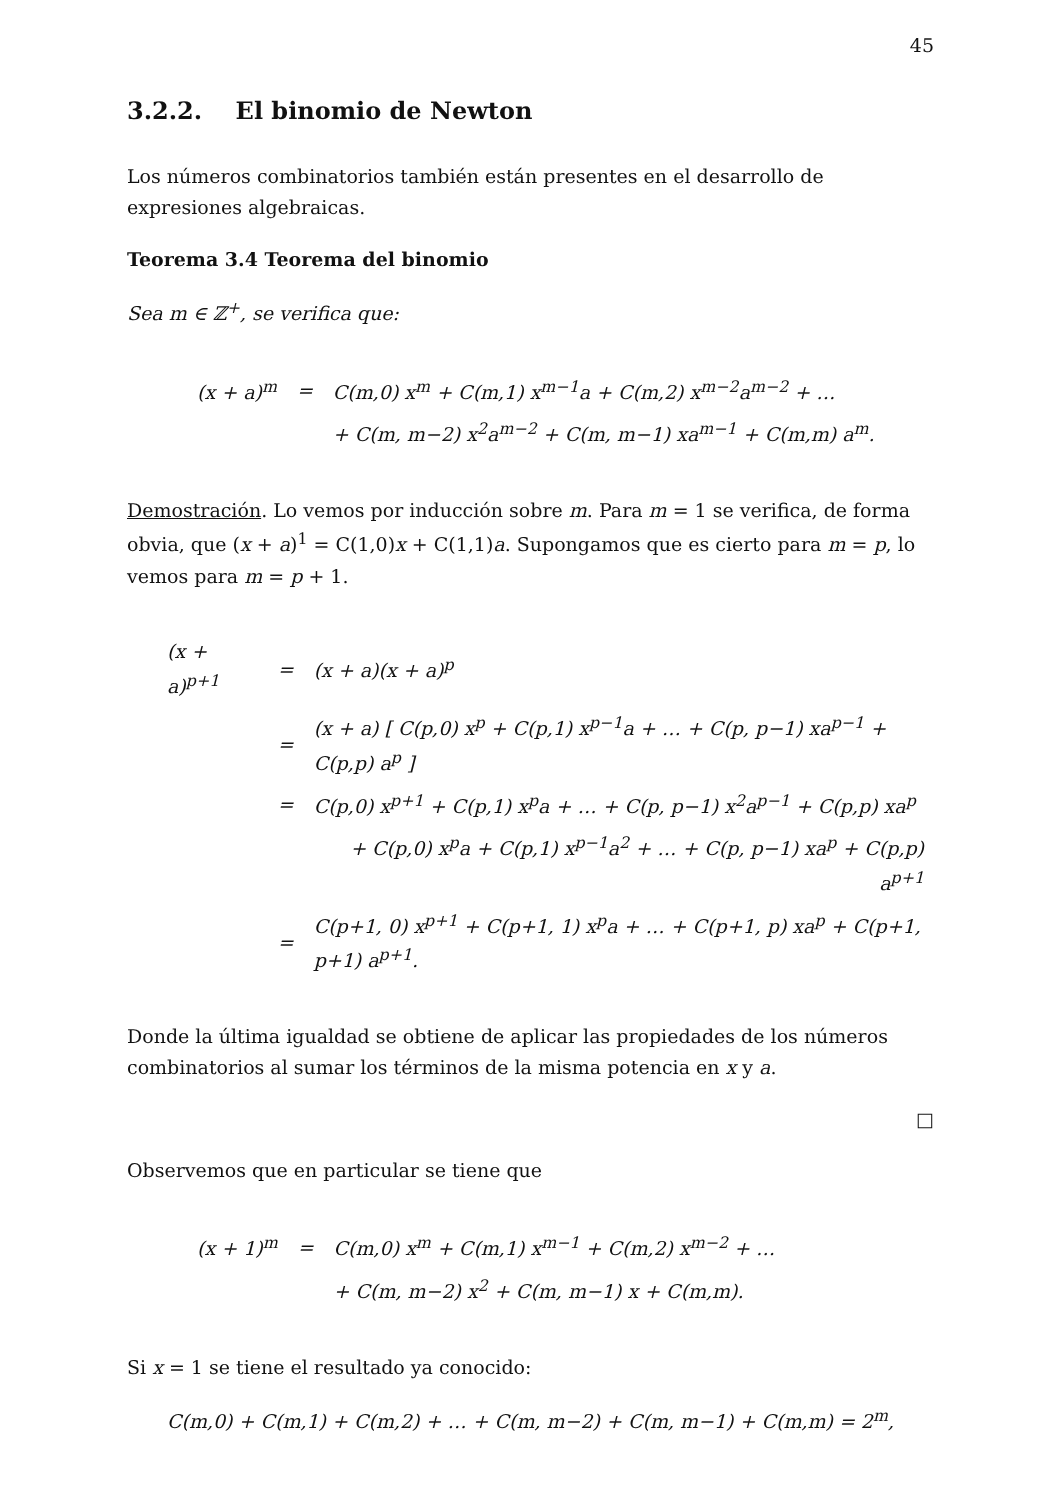45
3.2.2. El binomio de Newton
Los números combinatorios también están presentes en el desarrollo de expresiones algebraicas.
Teorema 3.4 Teorema del binomio
Sea m ∈ ℤ<sup>+</sup>, se verifica que:
| (x + a)<sup>m</sup> | = | C(m,0) x<sup>m</sup> + C(m,1) x<sup>m−1</sup>a + C(m,2) x<sup>m−2</sup>a<sup>m−2</sup> + … |
| | | + C(m, m−2) x<sup>2</sup>a<sup>m−2</sup> + C(m, m−1) xa<sup>m−1</sup> + C(m,m) a<sup>m</sup>. |
Demostración. Lo vemos por inducción sobre m. Para m = 1 se verifica, de forma obvia, que (x + a)<sup>1</sup> = C(1,0)x + C(1,1)a. Supongamos que es cierto para m = p, lo vemos para m = p + 1.
| (x + a)<sup>p+1</sup> | = | (x + a)(x + a)<sup>p</sup> |
| | = | (x + a) [ C(p,0) x<sup>p</sup> + C(p,1) x<sup>p−1</sup>a + … + C(p, p−1) xa<sup>p−1</sup> + C(p,p) a<sup>p</sup> ] |
| | = | C(p,0) x<sup>p+1</sup> + C(p,1) x<sup>p</sup>a + … + C(p, p−1) x<sup>2</sup>a<sup>p−1</sup> + C(p,p) xa<sup>p</sup> |
| | | + C(p,0) x<sup>p</sup>a + C(p,1) x<sup>p−1</sup>a<sup>2</sup> + … + C(p, p−1) xa<sup>p</sup> + C(p,p) a<sup>p+1</sup> |
| | = | C(p+1, 0) x<sup>p+1</sup> + C(p+1, 1) x<sup>p</sup>a + … + C(p+1, p) xa<sup>p</sup> + C(p+1, p+1) a<sup>p+1</sup>. |
Donde la última igualdad se obtiene de aplicar las propiedades de los números combinatorios al sumar los términos de la misma potencia en x y a.
□
Observemos que en particular se tiene que
| (x + 1)<sup>m</sup> | = | C(m,0) x<sup>m</sup> + C(m,1) x<sup>m−1</sup> + C(m,2) x<sup>m−2</sup> + … |
| | | + C(m, m−2) x<sup>2</sup> + C(m, m−1) x + C(m,m). |
Si x = 1 se tiene el resultado ya conocido:
C(m,0) + C(m,1) + C(m,2) + … + C(m, m−2) + C(m, m−1) + C(m,m) = 2<sup>m</sup>,